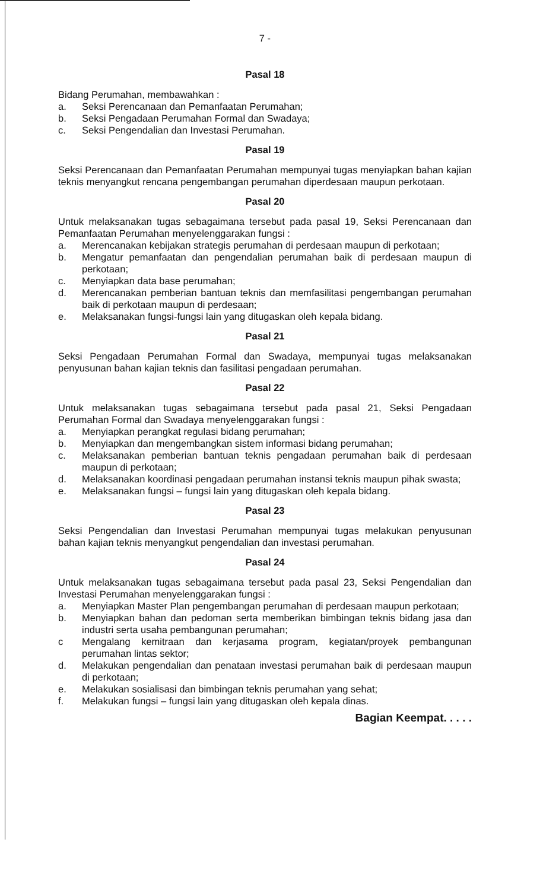7 -
Pasal 18
Bidang Perumahan, membawahkan :
a. Seksi Perencanaan dan Pemanfaatan Perumahan;
b. Seksi Pengadaan Perumahan Formal dan Swadaya;
c. Seksi Pengendalian dan Investasi Perumahan.
Pasal 19
Seksi Perencanaan dan Pemanfaatan Perumahan mempunyai tugas menyiapkan bahan kajian teknis menyangkut rencana pengembangan perumahan diperdesaan maupun perkotaan.
Pasal 20
Untuk melaksanakan tugas sebagaimana tersebut pada pasal 19, Seksi Perencanaan dan Pemanfaatan Perumahan menyelenggarakan fungsi :
a. Merencanakan kebijakan strategis perumahan di perdesaan maupun di perkotaan;
b. Mengatur pemanfaatan dan pengendalian perumahan baik di perdesaan maupun di perkotaan;
c. Menyiapkan data base perumahan;
d. Merencanakan pemberian bantuan teknis dan memfasilitasi pengembangan perumahan baik di perkotaan maupun di perdesaan;
e. Melaksanakan fungsi-fungsi lain yang ditugaskan oleh kepala bidang.
Pasal 21
Seksi Pengadaan Perumahan Formal dan Swadaya, mempunyai tugas melaksanakan penyusunan bahan kajian teknis dan fasilitasi pengadaan perumahan.
Pasal 22
Untuk melaksanakan tugas sebagaimana tersebut pada pasal 21, Seksi Pengadaan Perumahan Formal dan Swadaya menyelenggarakan fungsi :
a. Menyiapkan perangkat regulasi bidang perumahan;
b. Menyiapkan dan mengembangkan sistem informasi bidang perumahan;
c. Melaksanakan pemberian bantuan teknis pengadaan perumahan baik di perdesaan maupun di perkotaan;
d. Melaksanakan koordinasi pengadaan perumahan instansi teknis maupun pihak swasta;
e. Melaksanakan fungsi – fungsi lain yang ditugaskan oleh kepala bidang.
Pasal 23
Seksi Pengendalian dan Investasi Perumahan mempunyai tugas melakukan penyusunan bahan kajian teknis menyangkut pengendalian dan investasi perumahan.
Pasal 24
Untuk melaksanakan tugas sebagaimana tersebut pada pasal 23, Seksi Pengendalian dan Investasi Perumahan menyelenggarakan fungsi :
a. Menyiapkan Master Plan pengembangan perumahan di perdesaan maupun perkotaan;
b. Menyiapkan bahan dan pedoman serta memberikan bimbingan teknis bidang jasa dan industri serta usaha pembangunan perumahan;
c Mengalang kemitraan dan kerjasama program, kegiatan/proyek pembangunan perumahan lintas sektor;
d. Melakukan pengendalian dan penataan investasi perumahan baik di perdesaan maupun di perkotaan;
e. Melakukan sosialisasi dan bimbingan teknis perumahan yang sehat;
f. Melakukan fungsi – fungsi lain yang ditugaskan oleh kepala dinas.
Bagian Keempat. . . . .